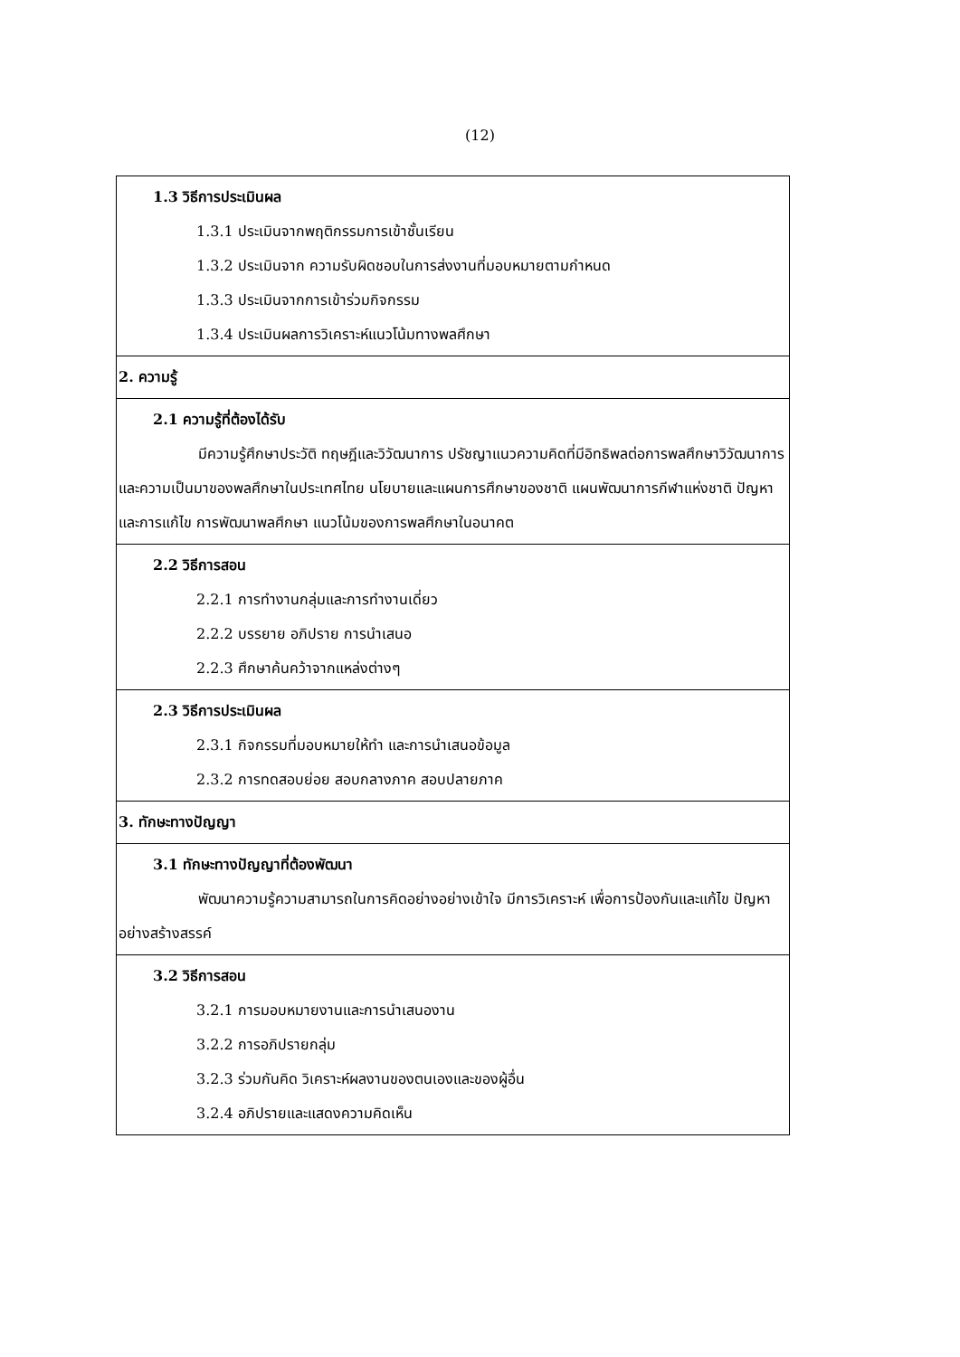(12)
| 1.3 วิธีการประเมินผล 1.3.1 ประเมินจากพฤติกรรมการเข้าชั้นเรียน 1.3.2 ประเมินจาก ความรับผิดชอบในการส่งงานที่มอบหมายตามกำหนด 1.3.3 ประเมินจากการเข้าร่วมกิจกรรม 1.3.4 ประเมินผลการวิเคราะห์แนวโน้มทางพลศึกษา |
| 2. ความรู้ |
| 2.1 ความรู้ที่ต้องได้รับ มีความรู้ศึกษาประวัติ ทฤษฎีและวิวัฒนาการ ปรัชญาแนวความคิดที่มีอิทธิพลต่อการพลศึกษาวิวัฒนาการและความเป็นมาของพลศึกษาในประเทศไทย นโยบายและแผนการศึกษาของชาติ แผนพัฒนาการกีฬาแห่งชาติ ปัญหาและการแก้ไข การพัฒนาพลศึกษา แนวโน้มของการพลศึกษาในอนาคต |
| 2.2 วิธีการสอน 2.2.1 การทำงานกลุ่มและการทำงานเดี่ยว 2.2.2 บรรยาย อภิปราย การนำเสนอ 2.2.3 ศึกษาค้นคว้าจากแหล่งต่างๆ |
| 2.3 วิธีการประเมินผล 2.3.1 กิจกรรมที่มอบหมายให้ทำ และการนำเสนอข้อมูล 2.3.2 การทดสอบย่อย สอบกลางภาค สอบปลายภาค |
| 3. ทักษะทางปัญญา |
| 3.1 ทักษะทางปัญญาที่ต้องพัฒนา พัฒนาความรู้ความสามารถในการคิดอย่างอย่างเข้าใจ มีการวิเคราะห์ เพื่อการป้องกันและแก้ไข ปัญหาอย่างสร้างสรรค์ |
| 3.2 วิธีการสอน 3.2.1 การมอบหมายงานและการนำเสนองาน 3.2.2 การอภิปรายกลุ่ม 3.2.3 ร่วมกันคิด วิเคราะห์ผลงานของตนเองและของผู้อื่น 3.2.4 อภิปรายและแสดงความคิดเห็น |